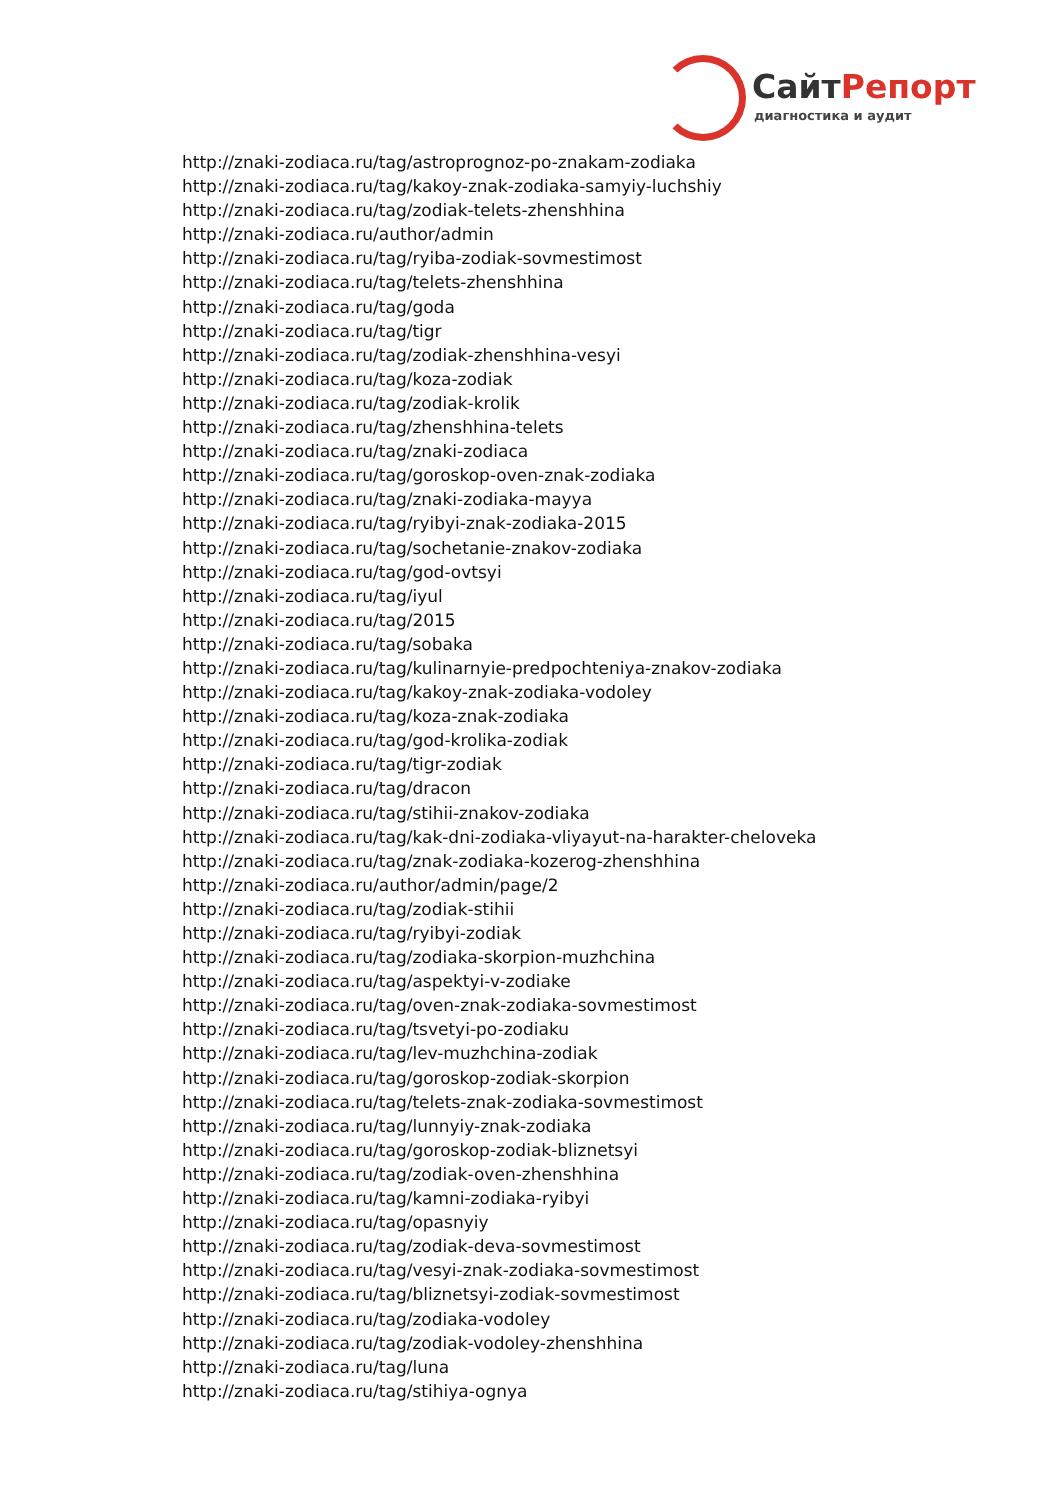СайтРепорт
диагностика и аудит
http://znaki-zodiaca.ru/tag/astroprognoz-po-znakam-zodiaka
http://znaki-zodiaca.ru/tag/kakoy-znak-zodiaka-samyiy-luchshiy
http://znaki-zodiaca.ru/tag/zodiak-telets-zhenshhina
http://znaki-zodiaca.ru/author/admin
http://znaki-zodiaca.ru/tag/ryiba-zodiak-sovmestimost
http://znaki-zodiaca.ru/tag/telets-zhenshhina
http://znaki-zodiaca.ru/tag/goda
http://znaki-zodiaca.ru/tag/tigr
http://znaki-zodiaca.ru/tag/zodiak-zhenshhina-vesyi
http://znaki-zodiaca.ru/tag/koza-zodiak
http://znaki-zodiaca.ru/tag/zodiak-krolik
http://znaki-zodiaca.ru/tag/zhenshhina-telets
http://znaki-zodiaca.ru/tag/znaki-zodiaca
http://znaki-zodiaca.ru/tag/goroskop-oven-znak-zodiaka
http://znaki-zodiaca.ru/tag/znaki-zodiaka-mayya
http://znaki-zodiaca.ru/tag/ryibyi-znak-zodiaka-2015
http://znaki-zodiaca.ru/tag/sochetanie-znakov-zodiaka
http://znaki-zodiaca.ru/tag/god-ovtsyi
http://znaki-zodiaca.ru/tag/iyul
http://znaki-zodiaca.ru/tag/2015
http://znaki-zodiaca.ru/tag/sobaka
http://znaki-zodiaca.ru/tag/kulinarnyie-predpochteniya-znakov-zodiaka
http://znaki-zodiaca.ru/tag/kakoy-znak-zodiaka-vodoley
http://znaki-zodiaca.ru/tag/koza-znak-zodiaka
http://znaki-zodiaca.ru/tag/god-krolika-zodiak
http://znaki-zodiaca.ru/tag/tigr-zodiak
http://znaki-zodiaca.ru/tag/dracon
http://znaki-zodiaca.ru/tag/stihii-znakov-zodiaka
http://znaki-zodiaca.ru/tag/kak-dni-zodiaka-vliyayut-na-harakter-cheloveka
http://znaki-zodiaca.ru/tag/znak-zodiaka-kozerog-zhenshhina
http://znaki-zodiaca.ru/author/admin/page/2
http://znaki-zodiaca.ru/tag/zodiak-stihii
http://znaki-zodiaca.ru/tag/ryibyi-zodiak
http://znaki-zodiaca.ru/tag/zodiaka-skorpion-muzhchina
http://znaki-zodiaca.ru/tag/aspektyi-v-zodiake
http://znaki-zodiaca.ru/tag/oven-znak-zodiaka-sovmestimost
http://znaki-zodiaca.ru/tag/tsvetyi-po-zodiaku
http://znaki-zodiaca.ru/tag/lev-muzhchina-zodiak
http://znaki-zodiaca.ru/tag/goroskop-zodiak-skorpion
http://znaki-zodiaca.ru/tag/telets-znak-zodiaka-sovmestimost
http://znaki-zodiaca.ru/tag/lunnyiy-znak-zodiaka
http://znaki-zodiaca.ru/tag/goroskop-zodiak-bliznetsyi
http://znaki-zodiaca.ru/tag/zodiak-oven-zhenshhina
http://znaki-zodiaca.ru/tag/kamni-zodiaka-ryibyi
http://znaki-zodiaca.ru/tag/opasnyiy
http://znaki-zodiaca.ru/tag/zodiak-deva-sovmestimost
http://znaki-zodiaca.ru/tag/vesyi-znak-zodiaka-sovmestimost
http://znaki-zodiaca.ru/tag/bliznetsyi-zodiak-sovmestimost
http://znaki-zodiaca.ru/tag/zodiaka-vodoley
http://znaki-zodiaca.ru/tag/zodiak-vodoley-zhenshhina
http://znaki-zodiaca.ru/tag/luna
http://znaki-zodiaca.ru/tag/stihiya-ognya